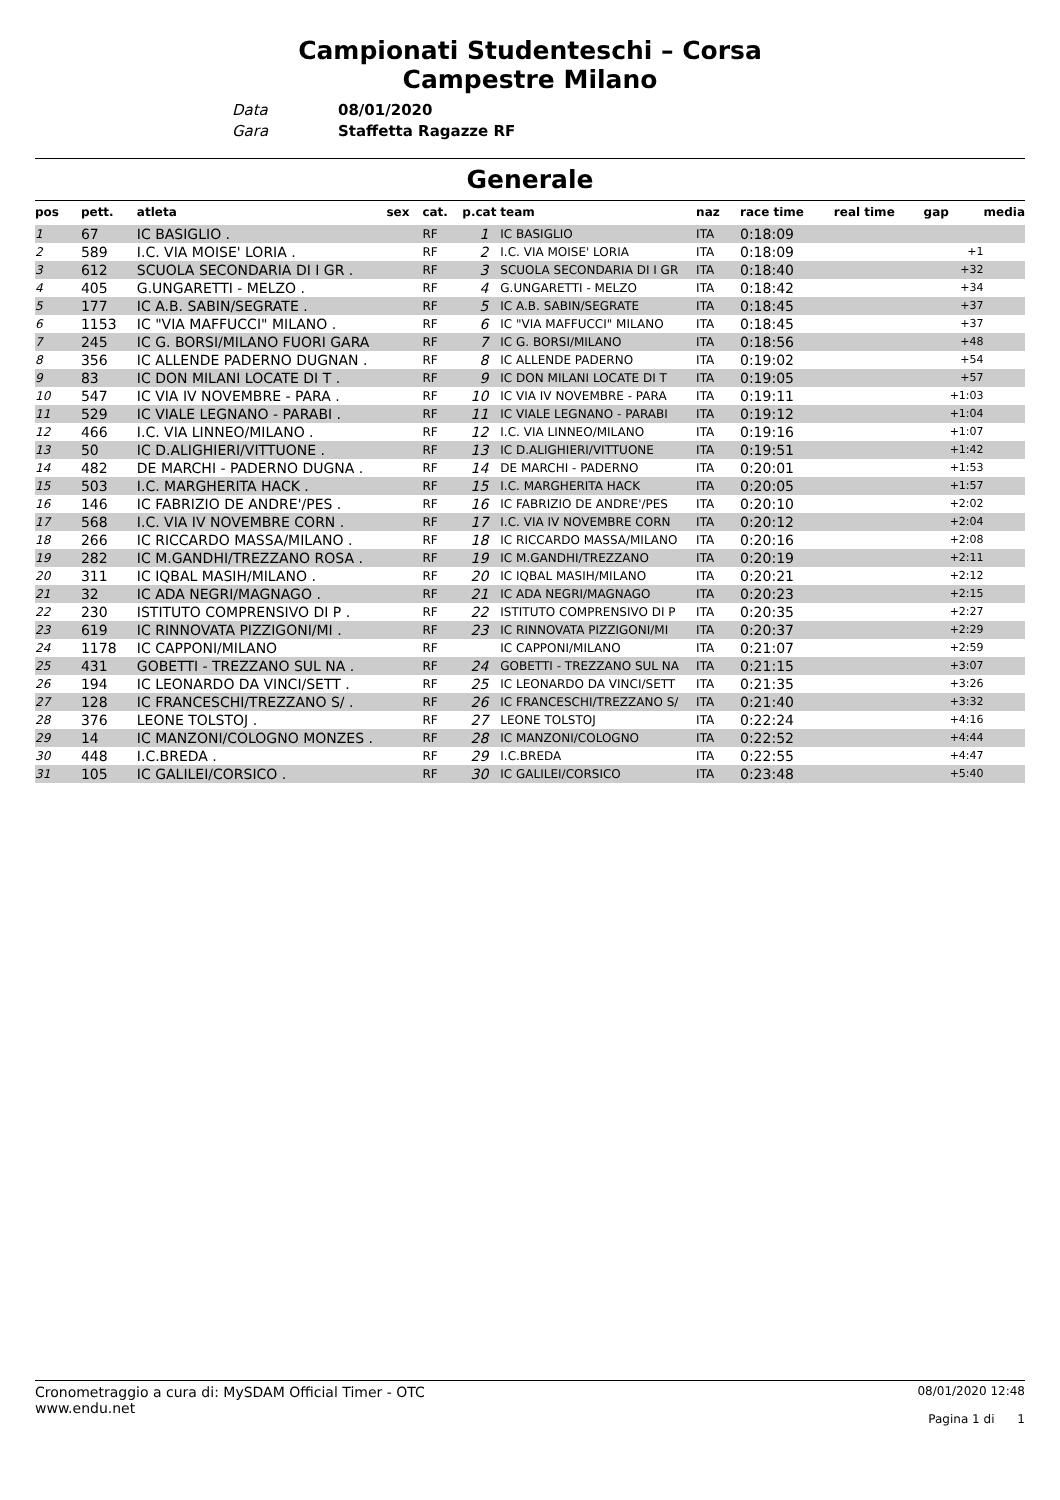Campionati Studenteschi – Corsa
Campestre Milano
Data 08/01/2020
Gara Staffetta Ragazze RF
Generale
| pos | pett. | atleta | sex | cat. | p.cat | team | naz | race time | real time | gap | media |
| --- | --- | --- | --- | --- | --- | --- | --- | --- | --- | --- | --- |
| 1 | 67 | IC BASIGLIO . | | RF | 1 | IC BASIGLIO | ITA | 0:18:09 | | | |
| 2 | 589 | I.C. VIA MOISE' LORIA . | | RF | 2 | I.C. VIA MOISE' LORIA | ITA | 0:18:09 | | +1 | |
| 3 | 612 | SCUOLA SECONDARIA DI I GR . | | RF | 3 | SCUOLA SECONDARIA DI I GR | ITA | 0:18:40 | | +32 | |
| 4 | 405 | G.UNGARETTI - MELZO . | | RF | 4 | G.UNGARETTI - MELZO | ITA | 0:18:42 | | +34 | |
| 5 | 177 | IC A.B. SABIN/SEGRATE . | | RF | 5 | IC A.B. SABIN/SEGRATE | ITA | 0:18:45 | | +37 | |
| 6 | 1153 | IC "VIA MAFFUCCI" MILANO . | | RF | 6 | IC "VIA MAFFUCCI" MILANO | ITA | 0:18:45 | | +37 | |
| 7 | 245 | IC G. BORSI/MILANO FUORI GARA | | RF | 7 | IC G. BORSI/MILANO | ITA | 0:18:56 | | +48 | |
| 8 | 356 | IC ALLENDE PADERNO DUGNAN . | | RF | 8 | IC ALLENDE PADERNO | ITA | 0:19:02 | | +54 | |
| 9 | 83 | IC DON MILANI LOCATE DI T . | | RF | 9 | IC DON MILANI LOCATE DI T | ITA | 0:19:05 | | +57 | |
| 10 | 547 | IC VIA IV NOVEMBRE - PARA . | | RF | 10 | IC VIA IV NOVEMBRE - PARA | ITA | 0:19:11 | | +1:03 | |
| 11 | 529 | IC VIALE LEGNANO - PARABI . | | RF | 11 | IC VIALE LEGNANO - PARABI | ITA | 0:19:12 | | +1:04 | |
| 12 | 466 | I.C. VIA LINNEO/MILANO . | | RF | 12 | I.C. VIA LINNEO/MILANO | ITA | 0:19:16 | | +1:07 | |
| 13 | 50 | IC D.ALIGHIERI/VITTUONE . | | RF | 13 | IC D.ALIGHIERI/VITTUONE | ITA | 0:19:51 | | +1:42 | |
| 14 | 482 | DE MARCHI - PADERNO DUGNA . | | RF | 14 | DE MARCHI - PADERNO | ITA | 0:20:01 | | +1:53 | |
| 15 | 503 | I.C. MARGHERITA HACK . | | RF | 15 | I.C. MARGHERITA HACK | ITA | 0:20:05 | | +1:57 | |
| 16 | 146 | IC FABRIZIO DE ANDRE'/PES . | | RF | 16 | IC FABRIZIO DE ANDRE'/PES | ITA | 0:20:10 | | +2:02 | |
| 17 | 568 | I.C. VIA IV NOVEMBRE CORN . | | RF | 17 | I.C. VIA IV NOVEMBRE CORN | ITA | 0:20:12 | | +2:04 | |
| 18 | 266 | IC RICCARDO MASSA/MILANO . | | RF | 18 | IC RICCARDO MASSA/MILANO | ITA | 0:20:16 | | +2:08 | |
| 19 | 282 | IC M.GANDHI/TREZZANO ROSA . | | RF | 19 | IC M.GANDHI/TREZZANO | ITA | 0:20:19 | | +2:11 | |
| 20 | 311 | IC IQBAL MASIH/MILANO . | | RF | 20 | IC IQBAL MASIH/MILANO | ITA | 0:20:21 | | +2:12 | |
| 21 | 32 | IC ADA NEGRI/MAGNAGO . | | RF | 21 | IC ADA NEGRI/MAGNAGO | ITA | 0:20:23 | | +2:15 | |
| 22 | 230 | ISTITUTO COMPRENSIVO DI P . | | RF | 22 | ISTITUTO COMPRENSIVO DI P | ITA | 0:20:35 | | +2:27 | |
| 23 | 619 | IC RINNOVATA PIZZIGONI/MI . | | RF | 23 | IC RINNOVATA PIZZIGONI/MI | ITA | 0:20:37 | | +2:29 | |
| 24 | 1178 | IC CAPPONI/MILANO | | RF | | IC CAPPONI/MILANO | ITA | 0:21:07 | | +2:59 | |
| 25 | 431 | GOBETTI - TREZZANO SUL NA . | | RF | 24 | GOBETTI - TREZZANO SUL NA | ITA | 0:21:15 | | +3:07 | |
| 26 | 194 | IC LEONARDO DA VINCI/SETT . | | RF | 25 | IC LEONARDO DA VINCI/SETT | ITA | 0:21:35 | | +3:26 | |
| 27 | 128 | IC FRANCESCHI/TREZZANO S/ . | | RF | 26 | IC FRANCESCHI/TREZZANO S/ | ITA | 0:21:40 | | +3:32 | |
| 28 | 376 | LEONE TOLSTOJ . | | RF | 27 | LEONE TOLSTOJ | ITA | 0:22:24 | | +4:16 | |
| 29 | 14 | IC MANZONI/COLOGNO MONZES . | | RF | 28 | IC MANZONI/COLOGNO | ITA | 0:22:52 | | +4:44 | |
| 30 | 448 | I.C.BREDA . | | RF | 29 | I.C.BREDA | ITA | 0:22:55 | | +4:47 | |
| 31 | 105 | IC GALILEI/CORSICO . | | RF | 30 | IC GALILEI/CORSICO | ITA | 0:23:48 | | +5:40 | |
Cronometraggio a cura di: MySDAM Official Timer - OTC
www.endu.net
08/01/2020 12:48
Pagina 1 di 1